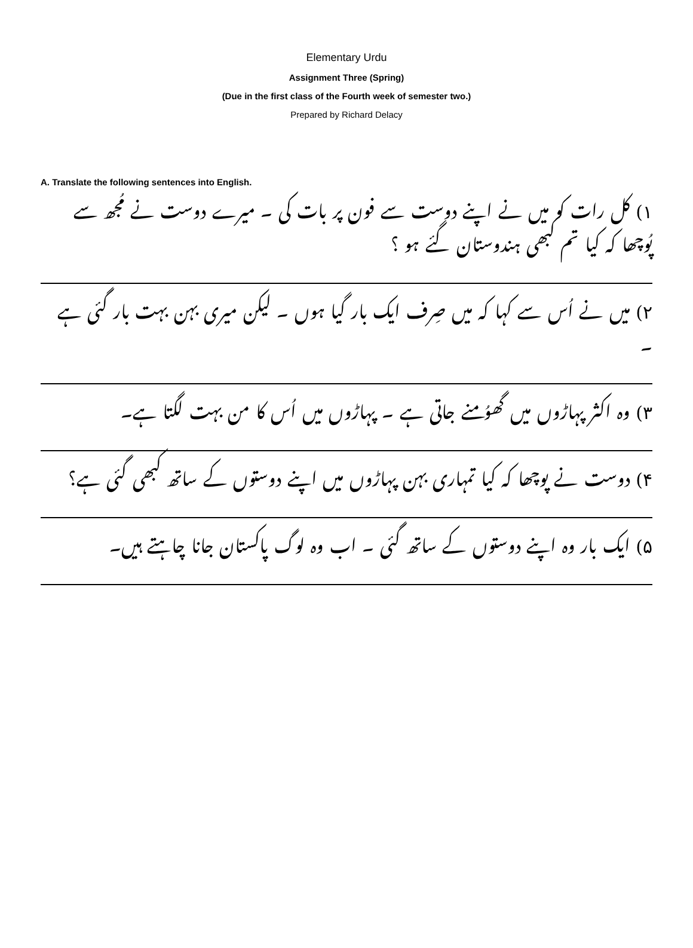Elementary Urdu
Assignment Three (Spring)
(Due in the first class of the Fourth week of semester two.)
Prepared by Richard Delacy
A. Translate the following sentences into English.
۱) کل رات کو میں نے اپنے دوست سے فون پر بات کی ۔ میرے دوست نے مُجھ سے پُوچھا کہ کیا تم کبھی ہندوستان گئے ہو ؟
۲) میں نے اُس سے کہا کہ میں صِرف ایک بار گیا ہوں ۔ لیکن میری بہن بہت بار گئی ہے ۔
۳) وہ اکثر پہاڑوں میں گھوُمنے جاتی ہے ۔ پہاڑوں میں اُس کا من بہت لگتا ہے۔
۴) دوست نے پوچھا کہ کیا تمہاری بہن پہاڑوں میں اپنے دوستوں کے ساتھ کبھی گئی ہے؟
۵) ایک بار وہ اپنے دوستوں کے ساتھ گئی ۔ اب وہ لوگ پاکستان جانا چاہتے ہیں۔